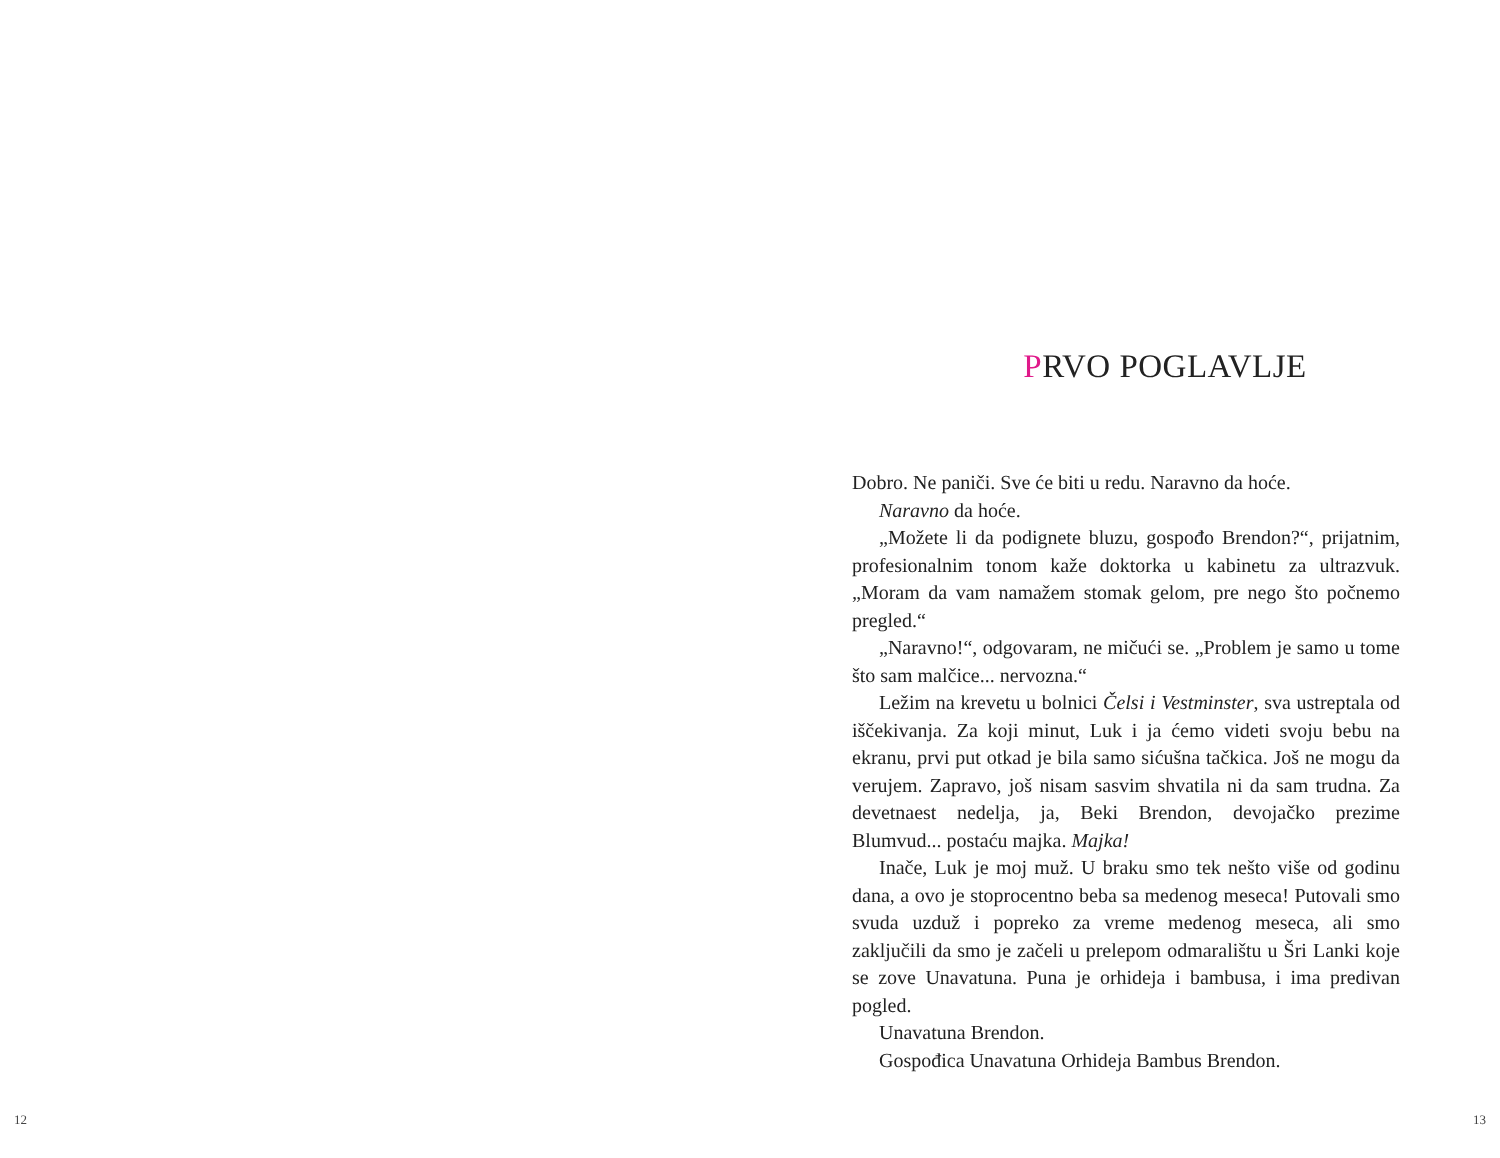12
PRVO POGLAVLJE
Dobro. Ne paniči. Sve će biti u redu. Naravno da hoće.
Naravno da hoće.
„Možete li da podignete bluzu, gospođo Brendon?“, prijatnim, profesionalnim tonom kaže doktorka u kabinetu za ultrazvuk. „Moram da vam namažem stomak gelom, pre nego što počnemo pregled.“
„Naravno!“, odgovaram, ne mičući se. „Problem je samo u tome što sam malčice... nervozna.“
Ležim na krevetu u bolnici Čelsi i Vestminster, sva ustreptala od iščekivanja. Za koji minut, Luk i ja ćemo videti svoju bebu na ekranu, prvi put otkad je bila samo sićušna tačkica. Još ne mogu da verujem. Zapravo, još nisam sasvim shvatila ni da sam trudna. Za devetnaest nedelja, ja, Beki Brendon, devojačko prezime Blumvud... postaću majka. Majka!
Inače, Luk je moj muž. U braku smo tek nešto više od godinu dana, a ovo je stoprocentno beba sa medenog meseca! Putovali smo svuda uzduž i popreko za vreme medenog meseca, ali smo zaključili da smo je začeli u prelepom odmaralištu u Šri Lanki koje se zove Unavatuna. Puna je orhideja i bambusa, i ima predivan pogled.
Unavatuna Brendon.
Gospođica Unavatuna Orhideja Bambus Brendon.
13